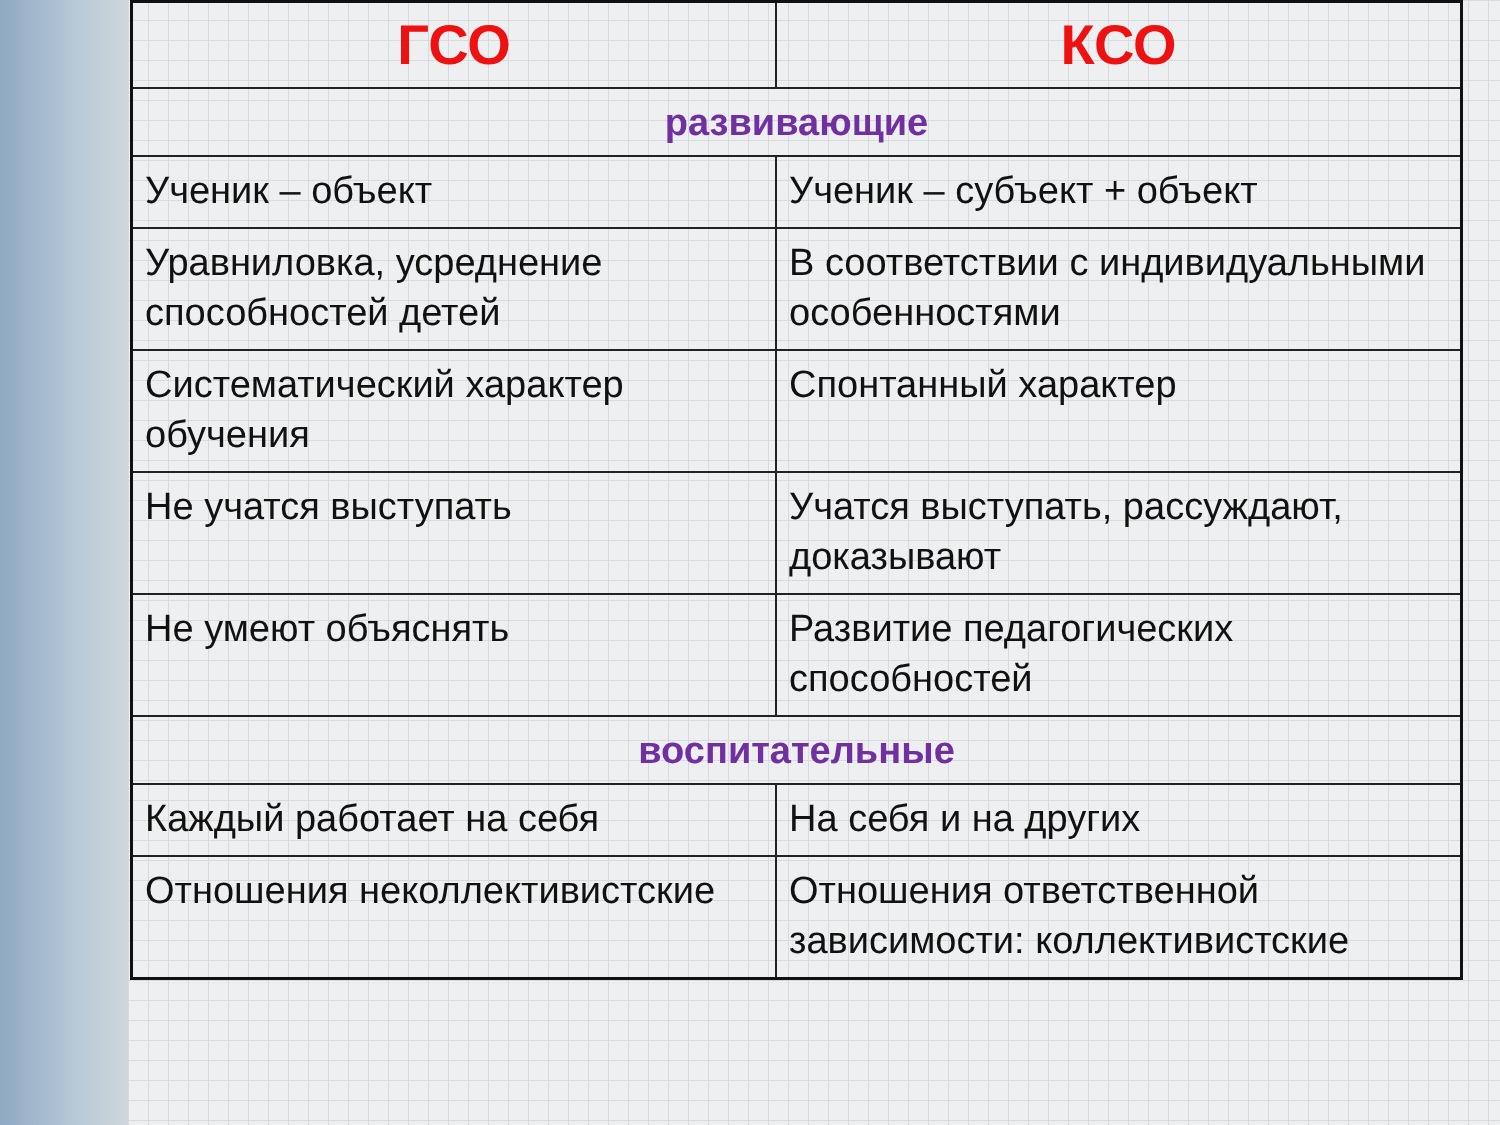| ГСО | КСО |
| --- | --- |
| развивающие | |
| Ученик – объект | Ученик – субъект + объект |
| Уравниловка, усреднение способностей детей | В соответствии с индивидуальными особенностями |
| Систематический характер обучения | Спонтанный характер |
| Не учатся выступать | Учатся выступать, рассуждают, доказывают |
| Не умеют объяснять | Развитие педагогических способностей |
| воспитательные | |
| Каждый работает на себя | На себя и на других |
| Отношения неколлективистские | Отношения ответственной зависимости: коллективистские |